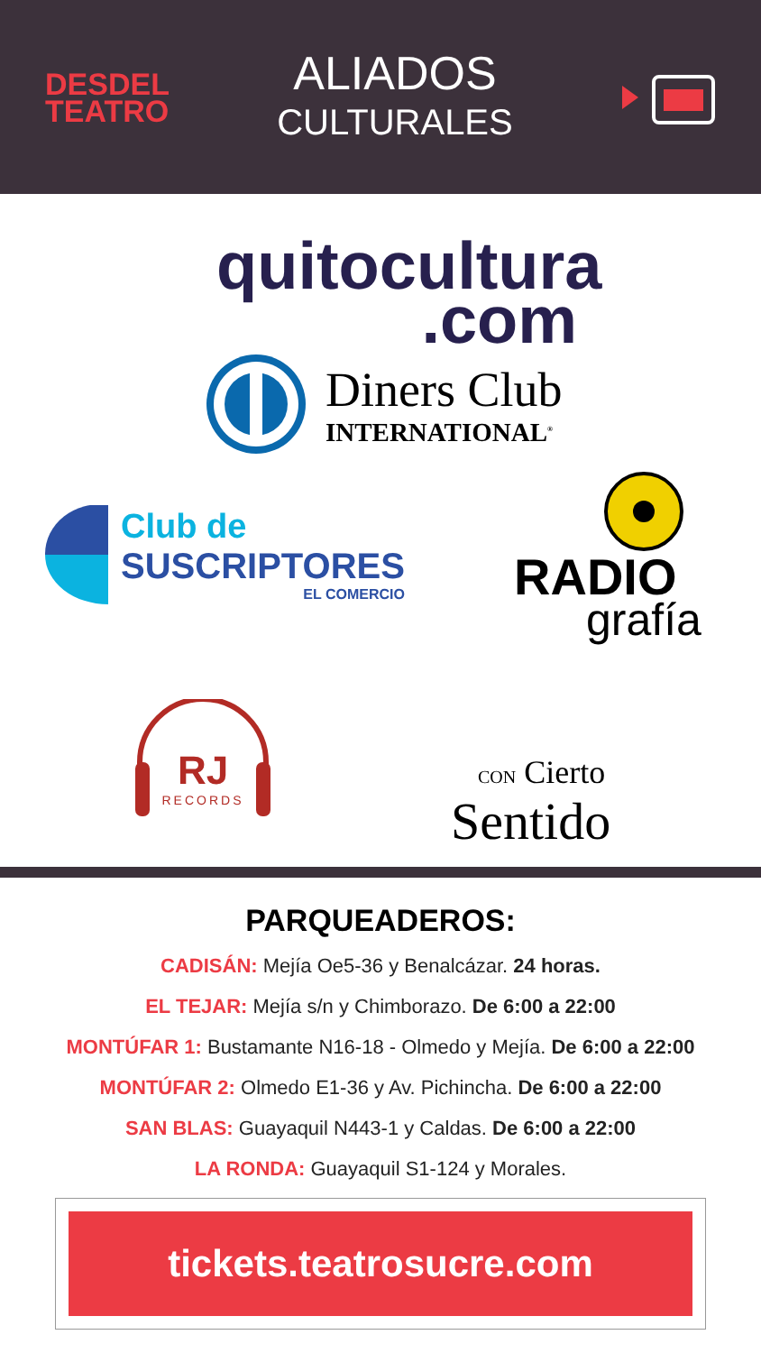DESDEL
TEATRO
ALIADOS
CULTURALES
quitocultura
.com
Diners Club
INTERNATIONAL<sup>®</sup>
Club de
SUSCRIPTORES
EL COMERCIO
RADIO
grafía
RJ
RECORDS
CON Cierto
Sentido
PARQUEADEROS:
CADISÁN: Mejía Oe5-36 y Benalcázar. 24 horas.
EL TEJAR: Mejía s/n y Chimborazo. De 6:00 a 22:00
MONTÚFAR 1: Bustamante N16-18 - Olmedo y Mejía. De 6:00 a 22:00
MONTÚFAR 2: Olmedo E1-36 y Av. Pichincha. De 6:00 a 22:00
SAN BLAS: Guayaquil N443-1 y Caldas. De 6:00 a 22:00
LA RONDA: Guayaquil S1-124 y Morales.
tickets.teatrosucre.com